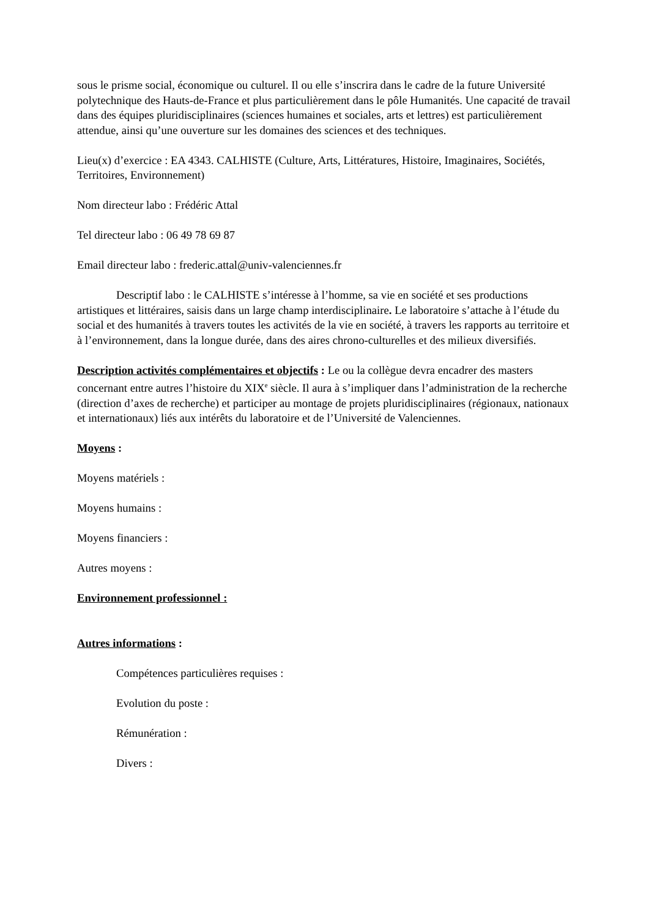sous le prisme social, économique ou culturel. Il ou elle s’inscrira dans le cadre de la future Université polytechnique des Hauts-de-France et plus particulièrement dans le pôle Humanités. Une capacité de travail dans des équipes pluridisciplinaires (sciences humaines et sociales, arts et lettres) est particulièrement attendue, ainsi qu’une ouverture sur les domaines des sciences et des techniques.
Lieu(x) d’exercice : EA 4343. CALHISTE (Culture, Arts, Littératures, Histoire, Imaginaires, Sociétés, Territoires, Environnement)
Nom directeur labo : Frédéric Attal
Tel directeur labo : 06 49 78 69 87
Email directeur labo : frederic.attal@univ-valenciennes.fr
Descriptif labo : le CALHISTE s’intéresse à l’homme, sa vie en société et ses productions artistiques et littéraires, saisis dans un large champ interdisciplinaire. Le laboratoire s’attache à l’étude du social et des humanités à travers toutes les activités de la vie en société, à travers les rapports au territoire et à l’environnement, dans la longue durée, dans des aires chrono-culturelles et des milieux diversifiés.
Description activités complémentaires et objectifs : Le ou la collègue devra encadrer des masters concernant entre autres l’histoire du XIX<sup>e</sup> siècle. Il aura à s’impliquer dans l’administration de la recherche (direction d’axes de recherche) et participer au montage de projets pluridisciplinaires (régionaux, nationaux et internationaux) liés aux intérêts du laboratoire et de l’Université de Valenciennes.
Moyens :
Moyens matériels :
Moyens humains :
Moyens financiers :
Autres moyens :
Environnement professionnel :
Autres informations :
Compétences particulières requises :
Evolution du poste :
Rémunération :
Divers :